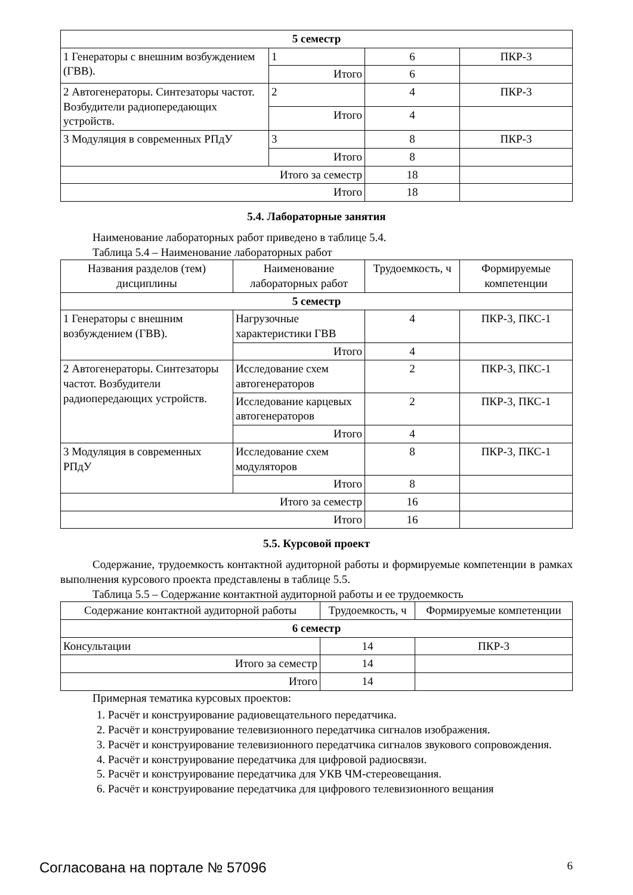| 5 семестр | | | |
| 1 Генераторы с внешним возбуждением (ГВВ). | 1 | 6 | ПКР-3 |
| | Итого | 6 | |
| 2 Автогенераторы. Синтезаторы частот. Возбудители радиопередающих устройств. | 2 | 4 | ПКР-3 |
| | Итого | 4 | |
| 3 Модуляция в современных РПдУ | 3 | 8 | ПКР-3 |
| | Итого | 8 | |
| Итого за семестр | | 18 | |
| Итого | | 18 | |
5.4. Лабораторные занятия
Наименование лабораторных работ приведено в таблице 5.4.
Таблица 5.4 – Наименование лабораторных работ
| Названия разделов (тем) дисциплины | Наименование лабораторных работ | Трудоемкость, ч | Формируемые компетенции |
| --- | --- | --- | --- |
| 5 семестр | | | |
| 1 Генераторы с внешним возбуждением (ГВВ). | Нагрузочные характеристики ГВВ | 4 | ПКР-3, ПКС-1 |
| | Итого | 4 | |
| 2 Автогенераторы. Синтезаторы частот. Возбудители радиопередающих устройств. | Исследование схем автогенераторов | 2 | ПКР-3, ПКС-1 |
| | Исследование карцевых автогенераторов | 2 | ПКР-3, ПКС-1 |
| | Итого | 4 | |
| 3 Модуляция в современных РПдУ | Исследование схем модуляторов | 8 | ПКР-3, ПКС-1 |
| | Итого | 8 | |
| Итого за семестр | | 16 | |
| Итого | | 16 | |
5.5. Курсовой проект
Содержание, трудоемкость контактной аудиторной работы и формируемые компетенции в рамках выполнения курсового проекта представлены в таблице 5.5.
Таблица 5.5 – Содержание контактной аудиторной работы и ее трудоемкость
| Содержание контактной аудиторной работы | Трудоемкость, ч | Формируемые компетенции |
| --- | --- | --- |
| 6 семестр | | |
| Консультации | 14 | ПКР-3 |
| Итого за семестр | 14 | |
| Итого | 14 | |
Примерная тематика курсовых проектов:
1. Расчёт и конструирование радиовещательного передатчика.
2. Расчёт и конструирование телевизионного передатчика сигналов изображения.
3. Расчёт и конструирование телевизионного передатчика сигналов звукового сопровождения.
4. Расчёт и конструирование передатчика для цифровой радиосвязи.
5. Расчёт и конструирование передатчика для УКВ ЧМ-стереовещания.
6. Расчёт и конструирование передатчика для цифрового телевизионного вещания
Согласована на портале № 57096 6